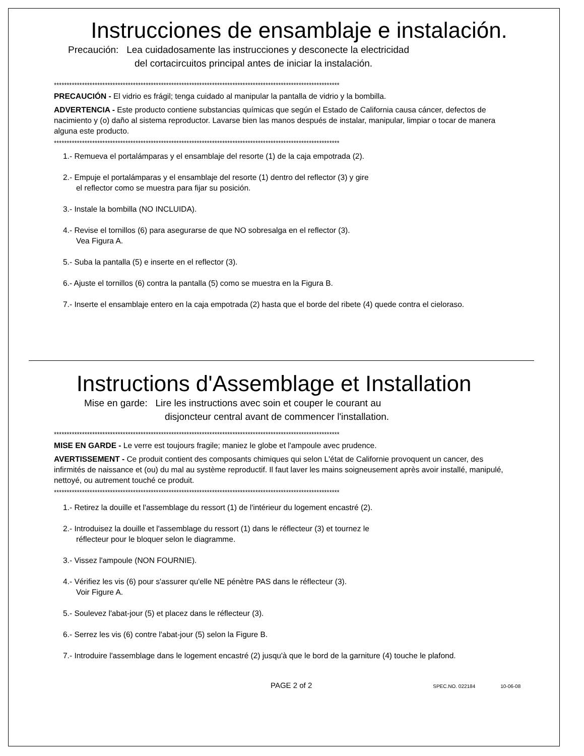Instrucciones de ensamblaje e instalación.
Precaución: Lea cuidadosamente las instrucciones y desconecte la electricidad
del cortacircuitos principal antes de iniciar la instalación.
****************************************************************************************************************
PRECAUCIÓN - El vidrio es frágil; tenga cuidado al manipular la pantalla de vidrio y la bombilla.
ADVERTENCIA - Este producto contiene substancias químicas que según el Estado de California causa cáncer, defectos de nacimiento y (o) daño al sistema reproductor. Lavarse bien las manos después de instalar, manipular, limpiar o tocar de manera alguna este producto.
****************************************************************************************************************
1.- Remueva el portalámparas y el ensamblaje del resorte (1) de la caja empotrada (2).
2.- Empuje el portalámparas y el ensamblaje del resorte (1) dentro del reflector (3) y gire
el reflector como se muestra para fijar su posición.
3.- Instale la bombilla (NO INCLUIDA).
4.- Revise el tornillos (6) para asegurarse de que NO sobresalga en el reflector (3).
Vea Figura A.
5.- Suba la pantalla (5) e inserte en el reflector (3).
6.- Ajuste el tornillos (6) contra la pantalla (5) como se muestra en la Figura B.
7.- Inserte el ensamblaje entero en la caja empotrada (2) hasta que el borde del ribete (4) quede contra el cieloraso.
Instructions d'Assemblage et Installation
Mise en garde: Lire les instructions avec soin et couper le courant au
disjoncteur central avant de commencer l'installation.
****************************************************************************************************************
MISE EN GARDE - Le verre est toujours fragile; maniez le globe et l'ampoule avec prudence.
AVERTISSEMENT - Ce produit contient des composants chimiques qui selon L'état de Californie provoquent un cancer, des infirmités de naissance et (ou) du mal au système reproductif. Il faut laver les mains soigneusement après avoir installé, manipulé, nettoyé, ou autrement touché ce produit.
****************************************************************************************************************
1.- Retirez la douille et l'assemblage du ressort (1) de l'intérieur du logement encastré (2).
2.- Introduisez la douille et l'assemblage du ressort (1) dans le réflecteur (3) et tournez le
réflecteur pour le bloquer selon le diagramme.
3.- Vissez l'ampoule (NON FOURNIE).
4.- Vérifiez les vis (6) pour s'assurer qu'elle NE pénètre PAS dans le réflecteur (3).
Voir Figure A.
5.- Soulevez l'abat-jour (5) et placez dans le réflecteur (3).
6.- Serrez les vis (6) contre l'abat-jour (5) selon la Figure B.
7.- Introduire l'assemblage dans le logement encastré (2) jusqu'à que le bord de la garniture (4) touche le plafond.
PAGE 2 of 2 SPEC.NO. 022184 10-06-08